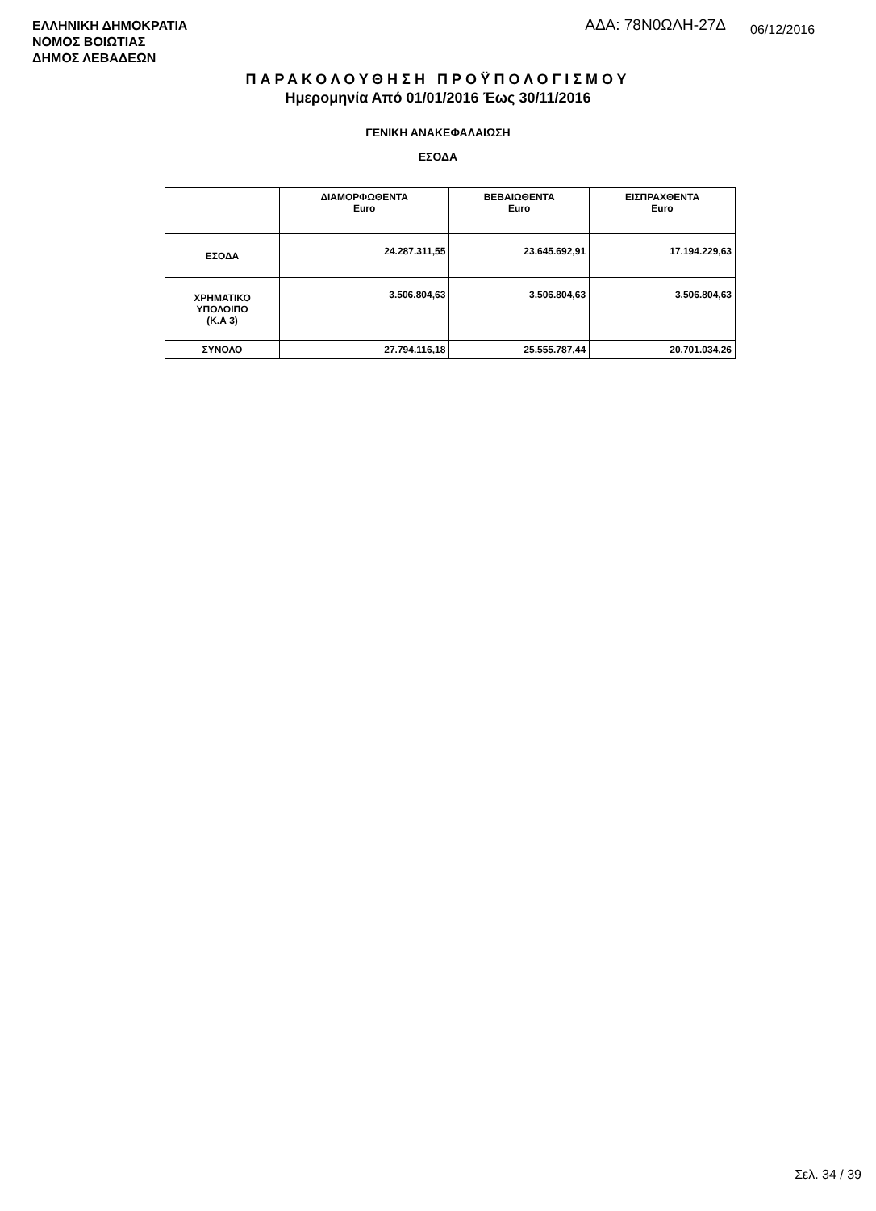ΕΛΛΗΝΙΚΗ ΔΗΜΟΚΡΑΤΙΑ
ΝΟΜΟΣ ΒΟΙΩΤΙΑΣ
ΔΗΜΟΣ ΛΕΒΑΔΕΩΝ
ΑΔΑ: 78Ν0ΩΛΗ-27Δ
06/12/2016
ΠΑΡΑΚΟΛΟΥΘΗΣΗ ΠΡΟΫΠΟΛΟΓΙΣΜΟΥ
Ημερομηνία Από 01/01/2016 Έως 30/11/2016
ΓΕΝΙΚΗ ΑΝΑΚΕΦΑΛΑΙΩΣΗ
ΕΣΟΔΑ
| | ΔΙΑΜΟΡΦΩΘΕΝΤΑ Euro | ΒΕΒΑΙΩΘΕΝΤΑ Euro | ΕΙΣΠΡΑΧΘΕΝΤΑ Euro |
| --- | --- | --- | --- |
| ΕΣΟΔΑ | 24.287.311,55 | 23.645.692,91 | 17.194.229,63 |
| ΧΡΗΜΑΤΙΚΟ ΥΠΟΛΟΙΠΟ (Κ.Α 3) | 3.506.804,63 | 3.506.804,63 | 3.506.804,63 |
| ΣΥΝΟΛΟ | 27.794.116,18 | 25.555.787,44 | 20.701.034,26 |
Σελ. 34 / 39